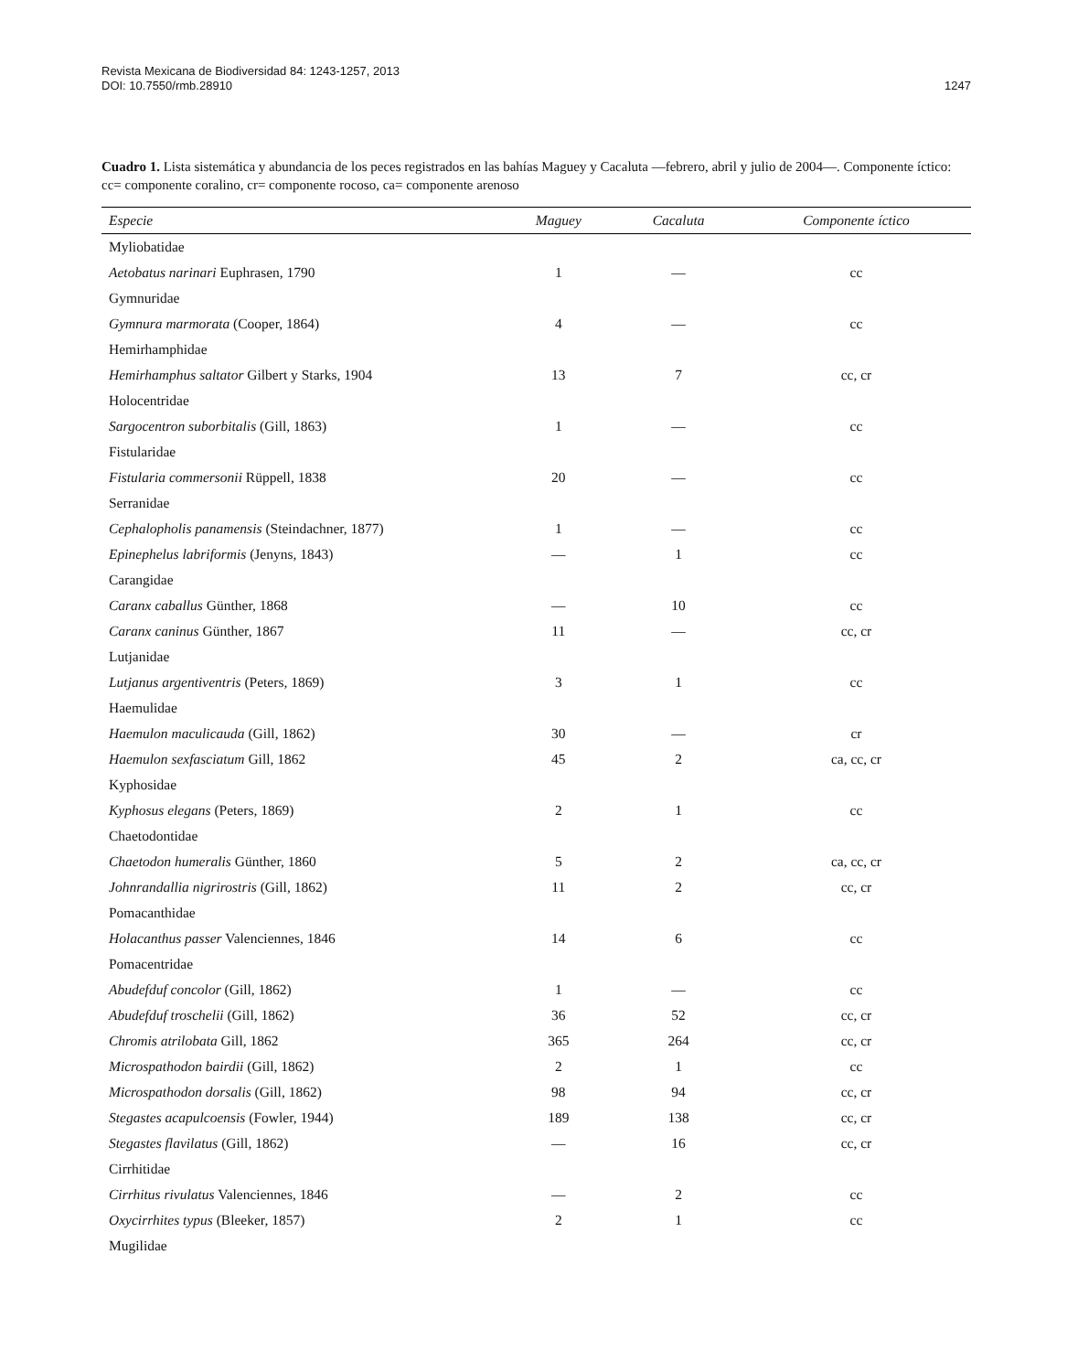Revista Mexicana de Biodiversidad 84: 1243-1257, 2013
DOI: 10.7550/rmb.28910
1247
Cuadro 1. Lista sistemática y abundancia de los peces registrados en las bahías Maguey y Cacaluta —febrero, abril y julio de 2004—. Componente íctico: cc= componente coralino, cr= componente rocoso, ca= componente arenoso
| Especie | Maguey | Cacaluta | Componente íctico |
| --- | --- | --- | --- |
| Myliobatidae | | | |
| Aetobatus narinari Euphrasen, 1790 | 1 | — | cc |
| Gymnuridae | | | |
| Gymnura marmorata (Cooper, 1864) | 4 | — | cc |
| Hemirhamphidae | | | |
| Hemirhamphus saltator Gilbert y Starks, 1904 | 13 | 7 | cc, cr |
| Holocentridae | | | |
| Sargocentron suborbitalis (Gill, 1863) | 1 | — | cc |
| Fistularidae | | | |
| Fistularia commersonii Rüppell, 1838 | 20 | — | cc |
| Serranidae | | | |
| Cephalopholis panamensis (Steindachner, 1877) | 1 | — | cc |
| Epinephelus labriformis (Jenyns, 1843) | — | 1 | cc |
| Carangidae | | | |
| Caranx caballus Günther, 1868 | — | 10 | cc |
| Caranx caninus Günther, 1867 | 11 | — | cc, cr |
| Lutjanidae | | | |
| Lutjanus argentiventris (Peters, 1869) | 3 | 1 | cc |
| Haemulidae | | | |
| Haemulon maculicauda (Gill, 1862) | 30 | — | cr |
| Haemulon sexfasciatum Gill, 1862 | 45 | 2 | ca, cc, cr |
| Kyphosidae | | | |
| Kyphosus elegans (Peters, 1869) | 2 | 1 | cc |
| Chaetodontidae | | | |
| Chaetodon humeralis Günther, 1860 | 5 | 2 | ca, cc, cr |
| Johnrandallia nigrirostris (Gill, 1862) | 11 | 2 | cc, cr |
| Pomacanthidae | | | |
| Holacanthus passer Valenciennes, 1846 | 14 | 6 | cc |
| Pomacentridae | | | |
| Abudefduf concolor (Gill, 1862) | 1 | — | cc |
| Abudefduf troschelii (Gill, 1862) | 36 | 52 | cc, cr |
| Chromis atrilobata Gill, 1862 | 365 | 264 | cc, cr |
| Microspathodon bairdii (Gill, 1862) | 2 | 1 | cc |
| Microspathodon dorsalis (Gill, 1862) | 98 | 94 | cc, cr |
| Stegastes acapulcoensis (Fowler, 1944) | 189 | 138 | cc, cr |
| Stegastes flavilatus (Gill, 1862) | — | 16 | cc, cr |
| Cirrhitidae | | | |
| Cirrhitus rivulatus Valenciennes, 1846 | — | 2 | cc |
| Oxycirrhites typus (Bleeker, 1857) | 2 | 1 | cc |
| Mugilidae | | | |